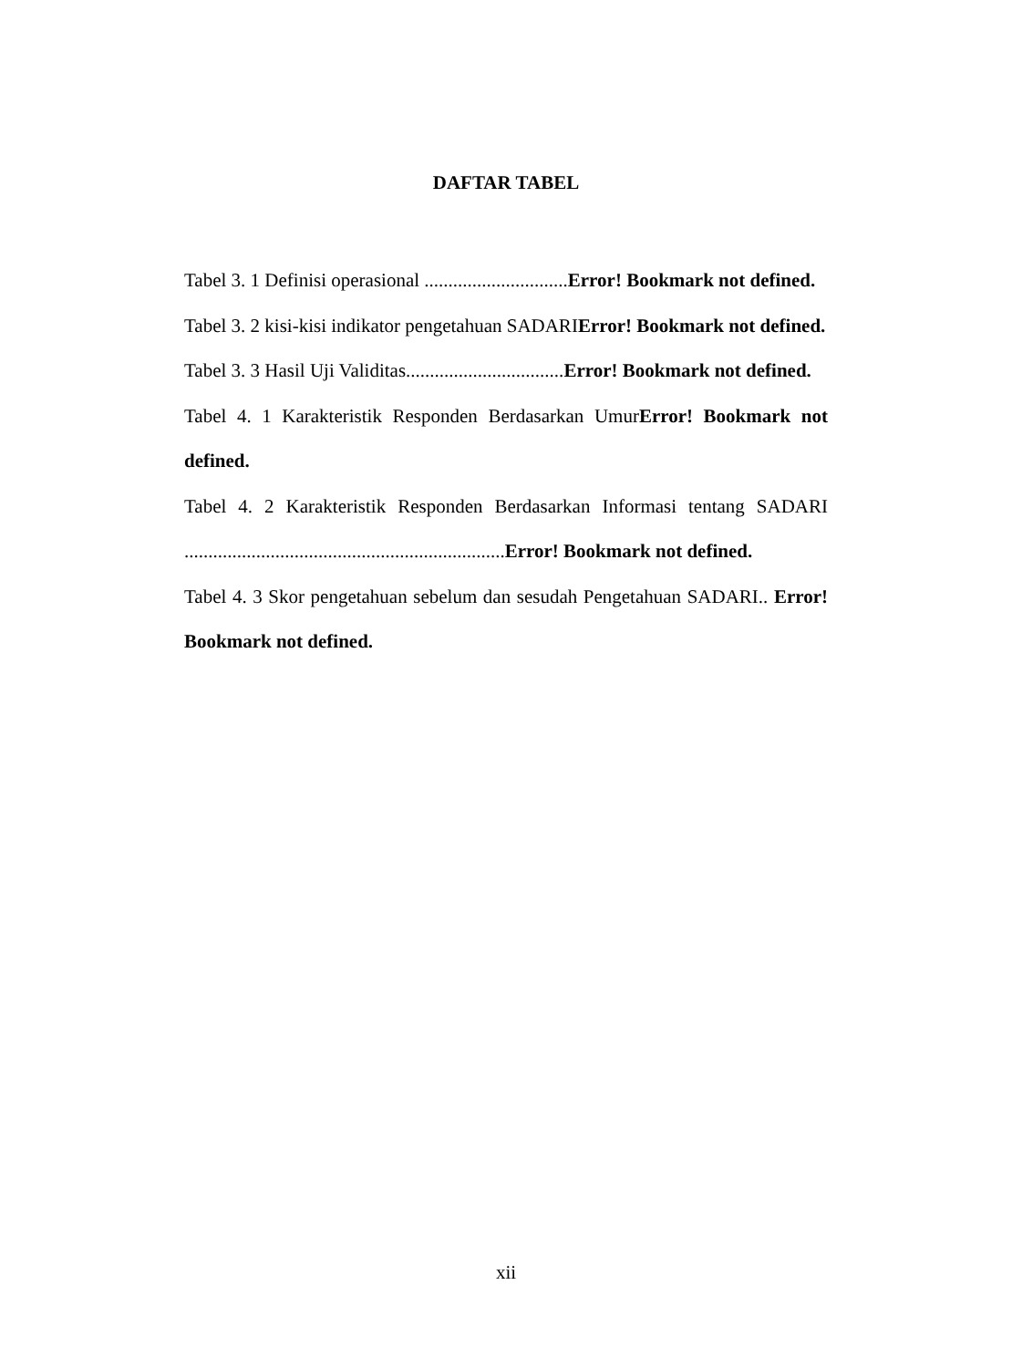DAFTAR TABEL
Tabel 3. 1 Definisi operasional ..............................Error! Bookmark not defined.
Tabel 3. 2 kisi-kisi indikator pengetahuan SADARIError! Bookmark not defined.
Tabel 3. 3 Hasil Uji Validitas.................................Error! Bookmark not defined.
Tabel 4. 1 Karakteristik Responden Berdasarkan UmurError! Bookmark not defined.
Tabel 4. 2 Karakteristik Responden Berdasarkan Informasi tentang SADARI ...................................................................Error! Bookmark not defined.
Tabel 4. 3 Skor pengetahuan sebelum dan sesudah Pengetahuan SADARI.. Error! Bookmark not defined.
xii